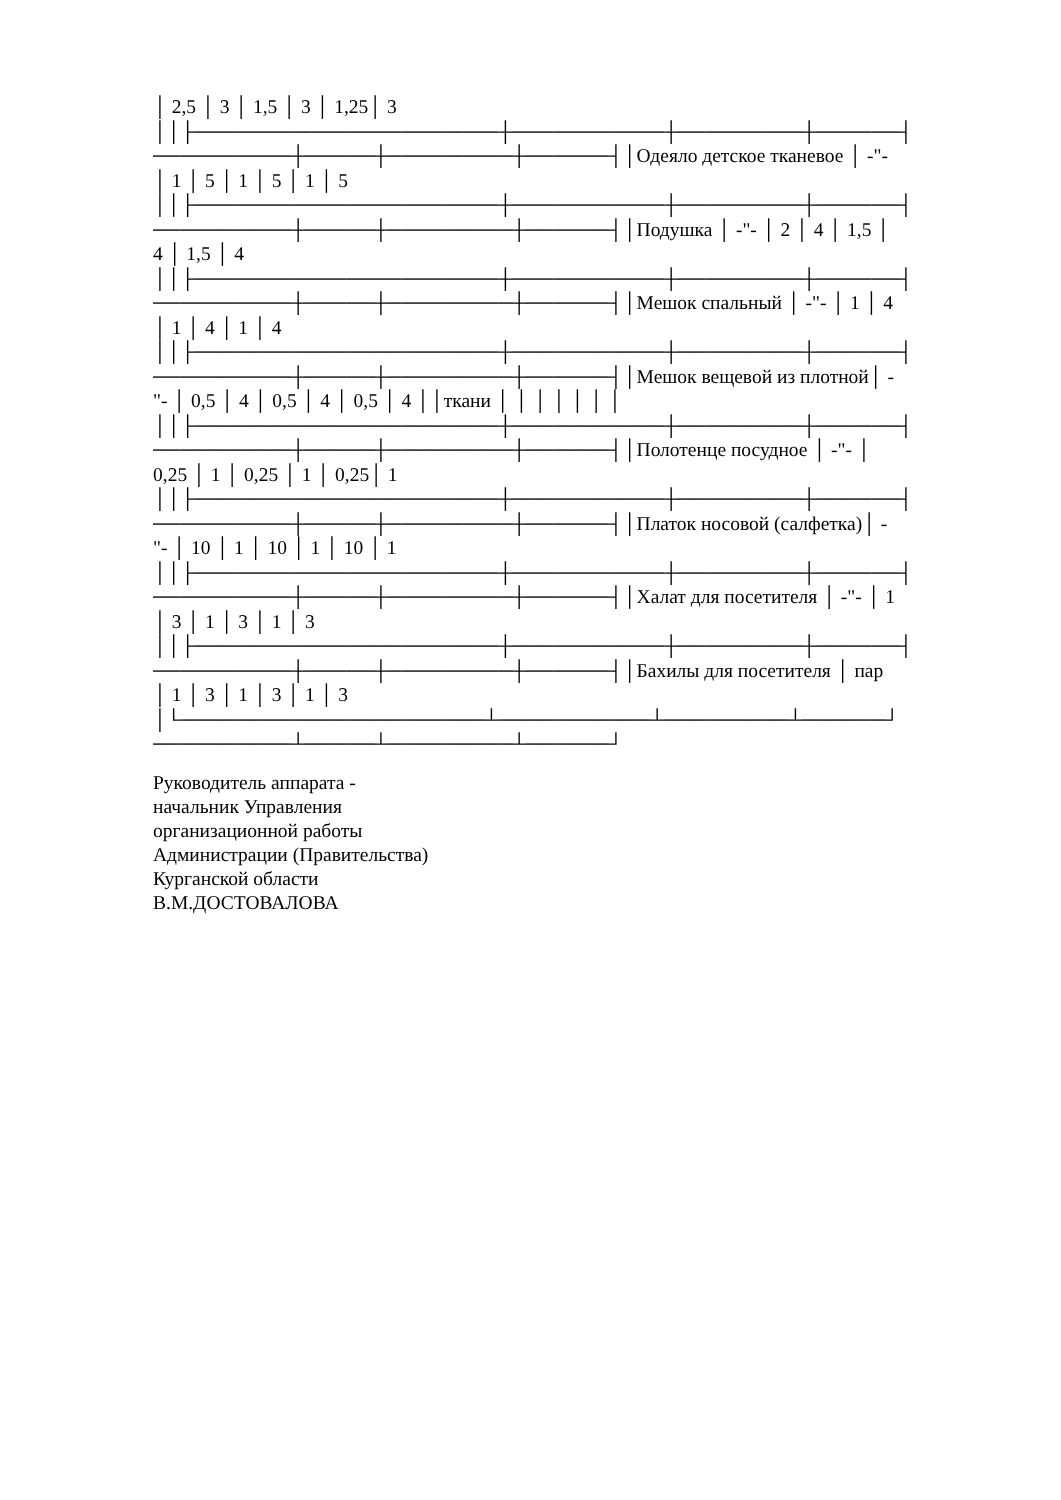│ 2,5 │ 3 │ 1,5 │ 3 │ 1,25│ 3
││├──────────────────────┼───────────┼─────────┼──────┤
──────────┼─────┼─────────┼──────┤│Одеяло детское тканевое │ -"-
│ 1 │ 5 │ 1 │ 5 │ 1 │ 5
││├──────────────────────┼───────────┼─────────┼──────┤
──────────┼─────┼─────────┼──────┤│Подушка │ -"- │ 2 │ 4 │ 1,5 │
4 │ 1,5 │ 4
││├──────────────────────┼───────────┼─────────┼──────┤
──────────┼─────┼─────────┼──────┤│Мешок спальный │ -"- │ 1 │ 4
│ 1 │ 4 │ 1 │ 4
││├──────────────────────┼───────────┼─────────┼──────┤
──────────┼─────┼─────────┼──────┤│Мешок вещевой из плотной│ -
"- │ 0,5 │ 4 │ 0,5 │ 4 │ 0,5 │ 4 ││ткани │ │ │ │ │ │ │
││├──────────────────────┼───────────┼─────────┼──────┤
──────────┼─────┼─────────┼──────┤│Полотенце посудное │ -"- │
0,25 │ 1 │ 0,25 │ 1 │ 0,25│ 1
││├──────────────────────┼───────────┼─────────┼──────┤
──────────┼─────┼─────────┼──────┤│Платок носовой (салфетка)│ -
"- │ 10 │ 1 │ 10 │ 1 │ 10 │ 1
││├──────────────────────┼───────────┼─────────┼──────┤
──────────┼─────┼─────────┼──────┤│Халат для посетителя │ -"- │ 1
│ 3 │ 1 │ 3 │ 1 │ 3
││├──────────────────────┼───────────┼─────────┼──────┤
──────────┼─────┼─────────┼──────┤│Бахилы для посетителя │ пар
│ 1 │ 3 │ 1 │ 3 │ 1 │ 3
│└──────────────────────┴───────────┴─────────┴──────┘
──────────┴─────┴─────────┴──────┘
Руководитель аппарата -
начальник Управления
организационной работы
Администрации (Правительства)
Курганской области
В.М.ДОСТОВАЛОВА